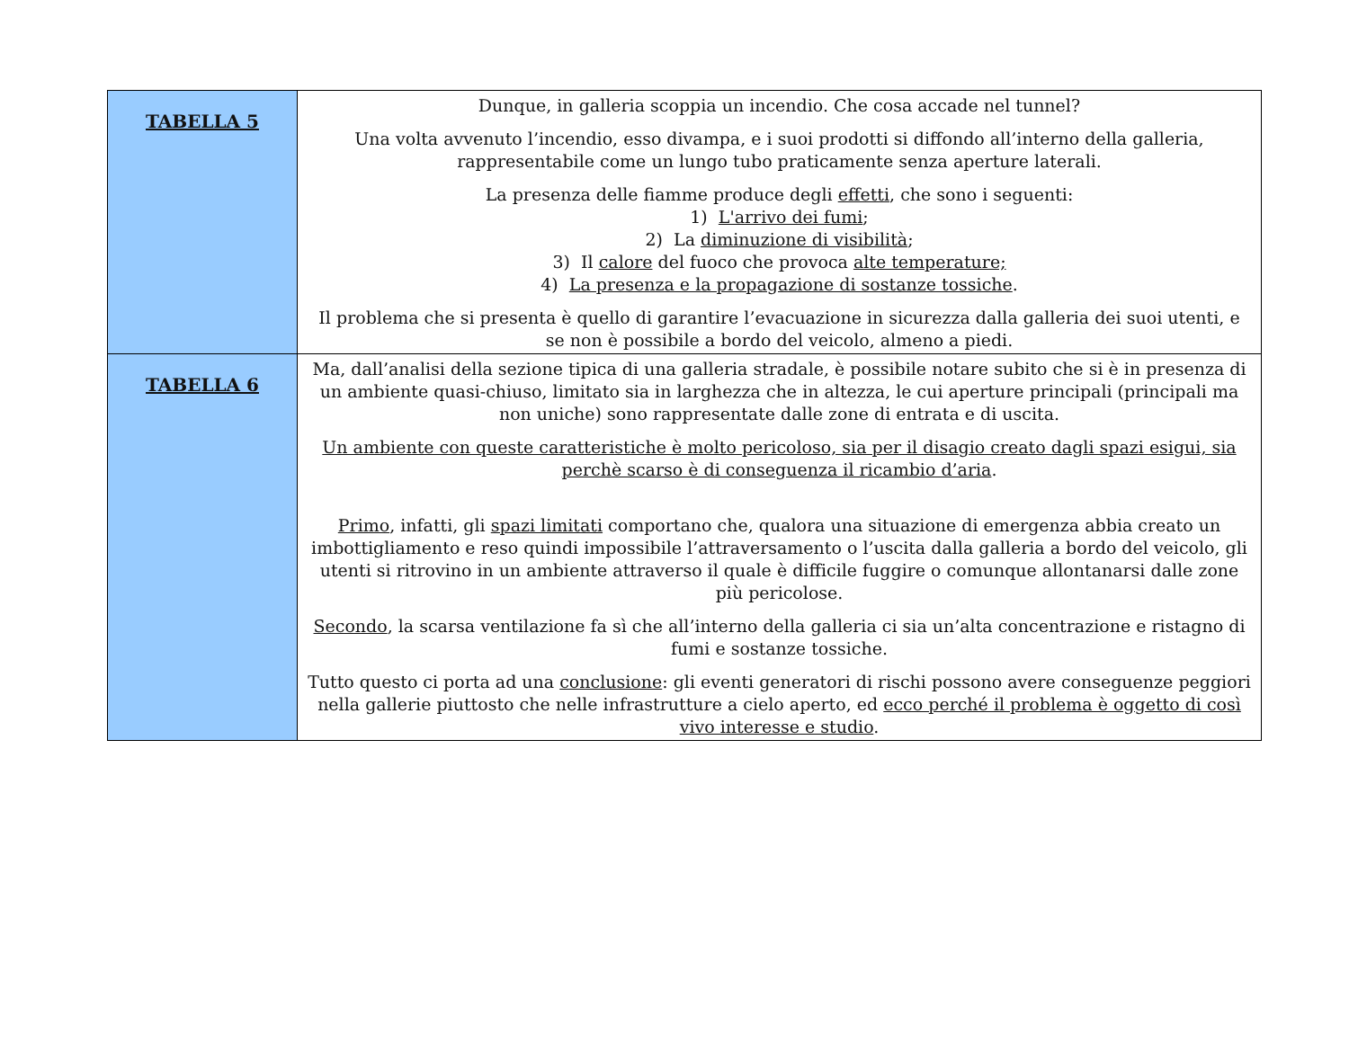| TABELLA 5 | Dunque, in galleria scoppia un incendio. Che cosa accade nel tunnel? Una volta avvenuto l’incendio, esso divampa, e i suoi prodotti si diffondo all’interno della galleria, rappresentabile come un lungo tubo praticamente senza aperture laterali. La presenza delle fiamme produce degli effetti , che sono i seguenti: 1) L'arrivo dei fumi ; 2) La diminuzione di visibilità ; 3) Il calore del fuoco che provoca alte temperature; 4) La presenza e la propagazione di sostanze tossiche . Il problema che si presenta è quello di garantire l’evacuazione in sicurezza dalla galleria dei suoi utenti, e se non è possibile a bordo del veicolo, almeno a piedi. |
| TABELLA 6 | Ma, dall’analisi della sezione tipica di una galleria stradale, è possibile notare subito che si è in presenza di un ambiente quasi-chiuso, limitato sia in larghezza che in altezza, le cui aperture principali (principali ma non uniche) sono rappresentate dalle zone di entrata e di uscita. Un ambiente con queste caratteristiche è molto pericoloso, sia per il disagio creato dagli spazi esigui, sia perchè scarso è di conseguenza il ricambio d’aria . Primo , infatti, gli spazi limitati comportano che, qualora una situazione di emergenza abbia creato un imbottigliamento e reso quindi impossibile l’attraversamento o l’uscita dalla galleria a bordo del veicolo, gli utenti si ritrovino in un ambiente attraverso il quale è difficile fuggire o comunque allontanarsi dalle zone più pericolose. Secondo , la scarsa ventilazione fa sì che all’interno della galleria ci sia un’alta concentrazione e ristagno di fumi e sostanze tossiche. Tutto questo ci porta ad una conclusione : gli eventi generatori di rischi possono avere conseguenze peggiori nella gallerie piuttosto che nelle infrastrutture a cielo aperto, ed ecco perché il problema è oggetto di così vivo interesse e studio . |